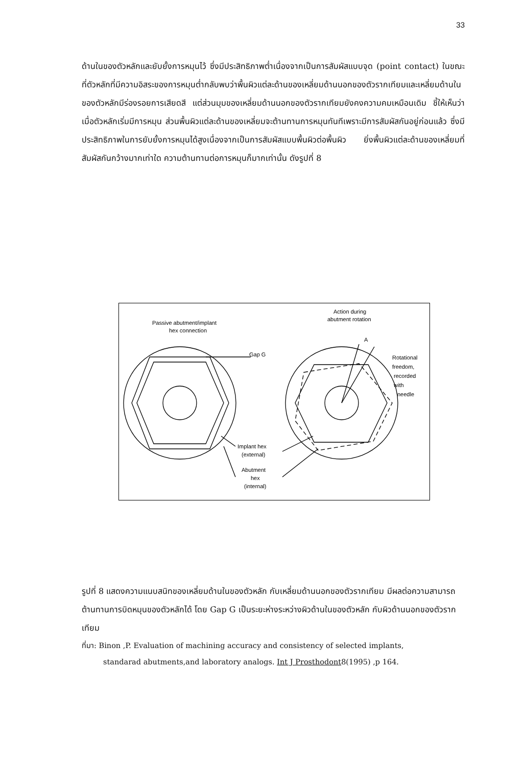33
ด้านในของตัวหลักและยับยั้งการหมุนไว้ ซึ่งมีประสิทธิภาพต่ำเนื่องจากเป็นการสัมผัสแบบจุด (point contact) ในขณะที่ตัวหลักที่มีความอิสระของการหมุนต่ำกลับพบว่าพื้นผิวแต่ละด้านของเหลี่ยมด้านนอกของตัวรากเทียมและเหลี่ยมด้านในของตัวหลักมีร่องรอยการเสียดสี แต่ส่วนมุมของเหลี่ยมด้านนอกของตัวรากเทียมยังคงความคมเหมือนเดิม ชี้ให้เห็นว่าเมื่อตัวหลักเริ่มมีการหมุน ส่วนพื้นผิวแต่ละด้านของเหลี่ยมจะต้านทานการหมุนทันทีเพราะมีการสัมผัสกันอยู่ก่อนแล้ว ซึ่งมีประสิทธิภาพในการยับยั้งการหมุนได้สูงเนื่องจากเป็นการสัมผัสแบบพื้นผิวต่อพื้นผิว ยิ่งพื้นผิวแต่ละด้านของเหลี่ยมที่สัมผัสกันกว้างมากเท่าใด ความต้านทานต่อการหมุนก็มากเท่านั้น ดังรูปที่ 8
Passive abutment/implant
hex connection
Action during
abutment rotation
A
Gap G
Rotational
freedom,
recorded
with
needle
Implant hex
(external)
Abutment
hex
(internal)
รูปที่ 8 แสดงความแนบสนิทของเหลี่ยมด้านในของตัวหลัก กับเหลี่ยมด้านนอกของตัวรากเทียม มีผลต่อความสามารถต้านทานการบิดหมุนของตัวหลักได้ โดย Gap G เป็นระยะห่างระหว่างผิวด้านในของตัวหลัก กับผิวด้านนอกของตัวรากเทียม
ที่มา: Binon ,P. Evaluation of machining accuracy and consistency of selected implants,
standarad abutments,and laboratory analogs. Int J Prosthodont8(1995) ,p 164.